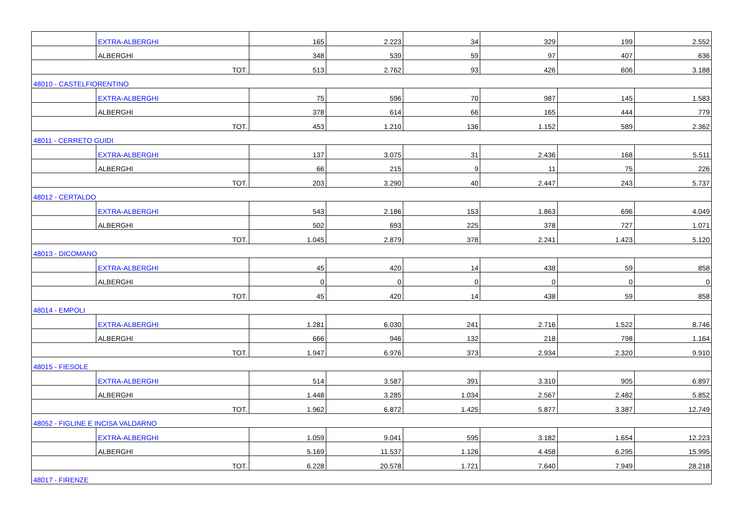| | EXTRA-ALBERGHI | 165 | 2.223 | 34 | 329 | 199 | 2.552 |
| | ALBERGHI | 348 | 539 | 59 | 97 | 407 | 636 |
| TOT. | | 513 | 2.762 | 93 | 426 | 606 | 3.188 |
| 48010 - CASTELFIORENTINO | | | | | | | |
| | EXTRA-ALBERGHI | 75 | 596 | 70 | 987 | 145 | 1.583 |
| | ALBERGHI | 378 | 614 | 66 | 165 | 444 | 779 |
| TOT. | | 453 | 1.210 | 136 | 1.152 | 589 | 2.362 |
| 48011 - CERRETO GUIDI | | | | | | | |
| | EXTRA-ALBERGHI | 137 | 3.075 | 31 | 2.436 | 168 | 5.511 |
| | ALBERGHI | 66 | 215 | 9 | 11 | 75 | 226 |
| TOT. | | 203 | 3.290 | 40 | 2.447 | 243 | 5.737 |
| 48012 - CERTALDO | | | | | | | |
| | EXTRA-ALBERGHI | 543 | 2.186 | 153 | 1.863 | 696 | 4.049 |
| | ALBERGHI | 502 | 693 | 225 | 378 | 727 | 1.071 |
| TOT. | | 1.045 | 2.879 | 378 | 2.241 | 1.423 | 5.120 |
| 48013 - DICOMANO | | | | | | | |
| | EXTRA-ALBERGHI | 45 | 420 | 14 | 438 | 59 | 858 |
| | ALBERGHI | 0 | 0 | 0 | 0 | 0 | 0 |
| TOT. | | 45 | 420 | 14 | 438 | 59 | 858 |
| 48014 - EMPOLI | | | | | | | |
| | EXTRA-ALBERGHI | 1.281 | 6.030 | 241 | 2.716 | 1.522 | 8.746 |
| | ALBERGHI | 666 | 946 | 132 | 218 | 798 | 1.164 |
| TOT. | | 1.947 | 6.976 | 373 | 2.934 | 2.320 | 9.910 |
| 48015 - FIESOLE | | | | | | | |
| | EXTRA-ALBERGHI | 514 | 3.587 | 391 | 3.310 | 905 | 6.897 |
| | ALBERGHI | 1.448 | 3.285 | 1.034 | 2.567 | 2.482 | 5.852 |
| TOT. | | 1.962 | 6.872 | 1.425 | 5.877 | 3.387 | 12.749 |
| 48052 - FIGLINE E INCISA VALDARNO | | | | | | | |
| | EXTRA-ALBERGHI | 1.059 | 9.041 | 595 | 3.182 | 1.654 | 12.223 |
| | ALBERGHI | 5.169 | 11.537 | 1.126 | 4.458 | 6.295 | 15.995 |
| TOT. | | 6.228 | 20.578 | 1.721 | 7.640 | 7.949 | 28.218 |
| 48017 - FIRENZE | | | | | | | |